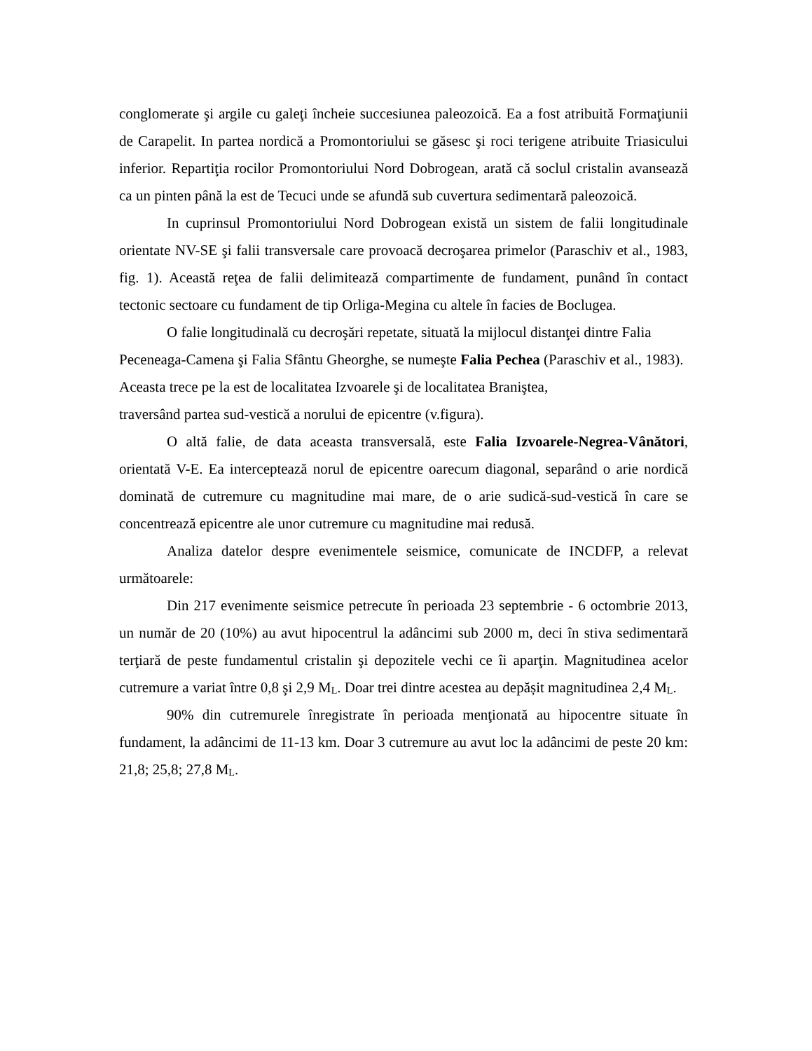conglomerate şi argile cu galeţi încheie succesiunea paleozoică. Ea a fost atribuită Formaţiunii de Carapelit. In partea nordică a Promontoriului se găsesc şi roci terigene atribuite Triasicului inferior. Repartiţia rocilor Promontoriului Nord Dobrogean, arată că soclul cristalin avansează ca un pinten până la est de Tecuci unde se afundă sub cuvertura sedimentară paleozoică.
In cuprinsul Promontoriului Nord Dobrogean există un sistem de falii longitudinale orientate NV-SE şi falii transversale care provoacă decroşarea primelor (Paraschiv et al., 1983, fig. 1). Această reţea de falii delimitează compartimente de fundament, punând în contact tectonic sectoare cu fundament de tip Orliga-Megina cu altele în facies de Boclugea.
O falie longitudinală cu decroşări repetate, situată la mijlocul distanţei dintre Falia Peceneaga-Camena şi Falia Sfântu Gheorghe, se numeşte Falia Pechea (Paraschiv et al., 1983). Aceasta trece pe la est de localitatea Izvoarele şi de localitatea Braniştea,
traversând partea sud-vestică a norului de epicentre (v.figura).
O altă falie, de data aceasta transversală, este Falia Izvoarele-Negrea-Vânători, orientată V-E. Ea interceptează norul de epicentre oarecum diagonal, separând o arie nordică dominată de cutremure cu magnitudine mai mare, de o arie sudică-sud-vestică în care se concentrează epicentre ale unor cutremure cu magnitudine mai redusă.
Analiza datelor despre evenimentele seismice, comunicate de INCDFP, a relevat următoarele:
Din 217 evenimente seismice petrecute în perioada 23 septembrie - 6 octombrie 2013, un număr de 20 (10%) au avut hipocentrul la adâncimi sub 2000 m, deci în stiva sedimentară terţiară de peste fundamentul cristalin şi depozitele vechi ce îi aparţin. Magnitudinea acelor cutremure a variat între 0,8 şi 2,9 M<sub>L</sub>. Doar trei dintre acestea au depășit magnitudinea 2,4 M<sub>L</sub>.
90% din cutremurele înregistrate în perioada menţionată au hipocentre situate în fundament, la adâncimi de 11-13 km. Doar 3 cutremure au avut loc la adâncimi de peste 20 km: 21,8; 25,8; 27,8 M<sub>L</sub>.